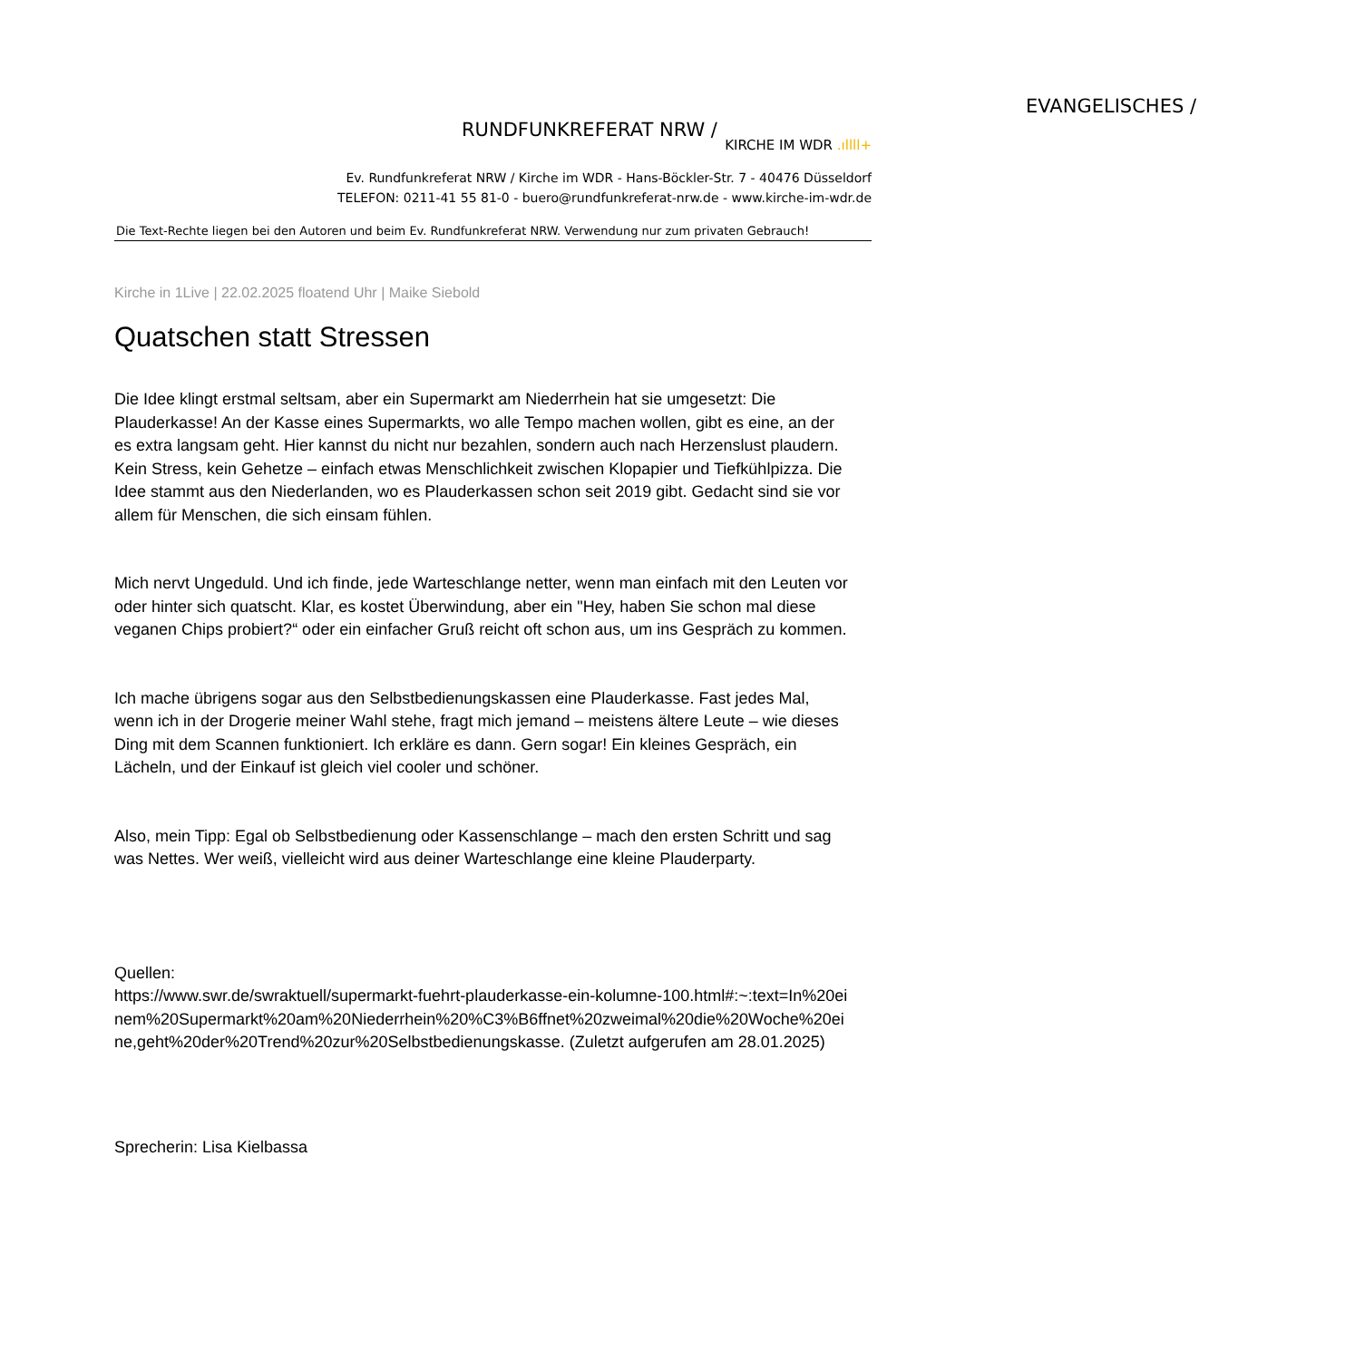EVANGELISCHES /
RUNDFUNKREFERAT NRW /
KIRCHE IM WDR .ıllll+
Ev. Rundfunkreferat NRW / Kirche im WDR - Hans-Böckler-Str. 7 - 40476 Düsseldorf
TELEFON: 0211-41 55 81-0 - buero@rundfunkreferat-nrw.de - www.kirche-im-wdr.de
Die Text-Rechte liegen bei den Autoren und beim Ev. Rundfunkreferat NRW. Verwendung nur zum privaten Gebrauch!
Kirche in 1Live | 22.02.2025 floatend Uhr | Maike Siebold
Quatschen statt Stressen
Die Idee klingt erstmal seltsam, aber ein Supermarkt am Niederrhein hat sie umgesetzt: Die Plauderkasse! An der Kasse eines Supermarkts, wo alle Tempo machen wollen, gibt es eine, an der es extra langsam geht. Hier kannst du nicht nur bezahlen, sondern auch nach Herzenslust plaudern. Kein Stress, kein Gehetze – einfach etwas Menschlichkeit zwischen Klopapier und Tiefkühlpizza. Die Idee stammt aus den Niederlanden, wo es Plauderkassen schon seit 2019 gibt. Gedacht sind sie vor allem für Menschen, die sich einsam fühlen.
Mich nervt Ungeduld. Und ich finde, jede Warteschlange netter, wenn man einfach mit den Leuten vor oder hinter sich quatscht. Klar, es kostet Überwindung, aber ein "Hey, haben Sie schon mal diese veganen Chips probiert?“ oder ein einfacher Gruß reicht oft schon aus, um ins Gespräch zu kommen.
Ich mache übrigens sogar aus den Selbstbedienungskassen eine Plauderkasse. Fast jedes Mal, wenn ich in der Drogerie meiner Wahl stehe, fragt mich jemand – meistens ältere Leute – wie dieses Ding mit dem Scannen funktioniert. Ich erkläre es dann. Gern sogar! Ein kleines Gespräch, ein Lächeln, und der Einkauf ist gleich viel cooler und schöner.
Also, mein Tipp: Egal ob Selbstbedienung oder Kassenschlange – mach den ersten Schritt und sag was Nettes. Wer weiß, vielleicht wird aus deiner Warteschlange eine kleine Plauderparty.
Quellen:
https://www.swr.de/swraktuell/supermarkt-fuehrt-plauderkasse-ein-kolumne-100.html#:~:text=In%20einem%20Supermarkt%20am%20Niederrhein%20%C3%B6ffnet%20zweimal%20die%20Woche%20eine,geht%20der%20Trend%20zur%20Selbstbedienungskasse. (Zuletzt aufgerufen am 28.01.2025)
Sprecherin: Lisa Kielbassa